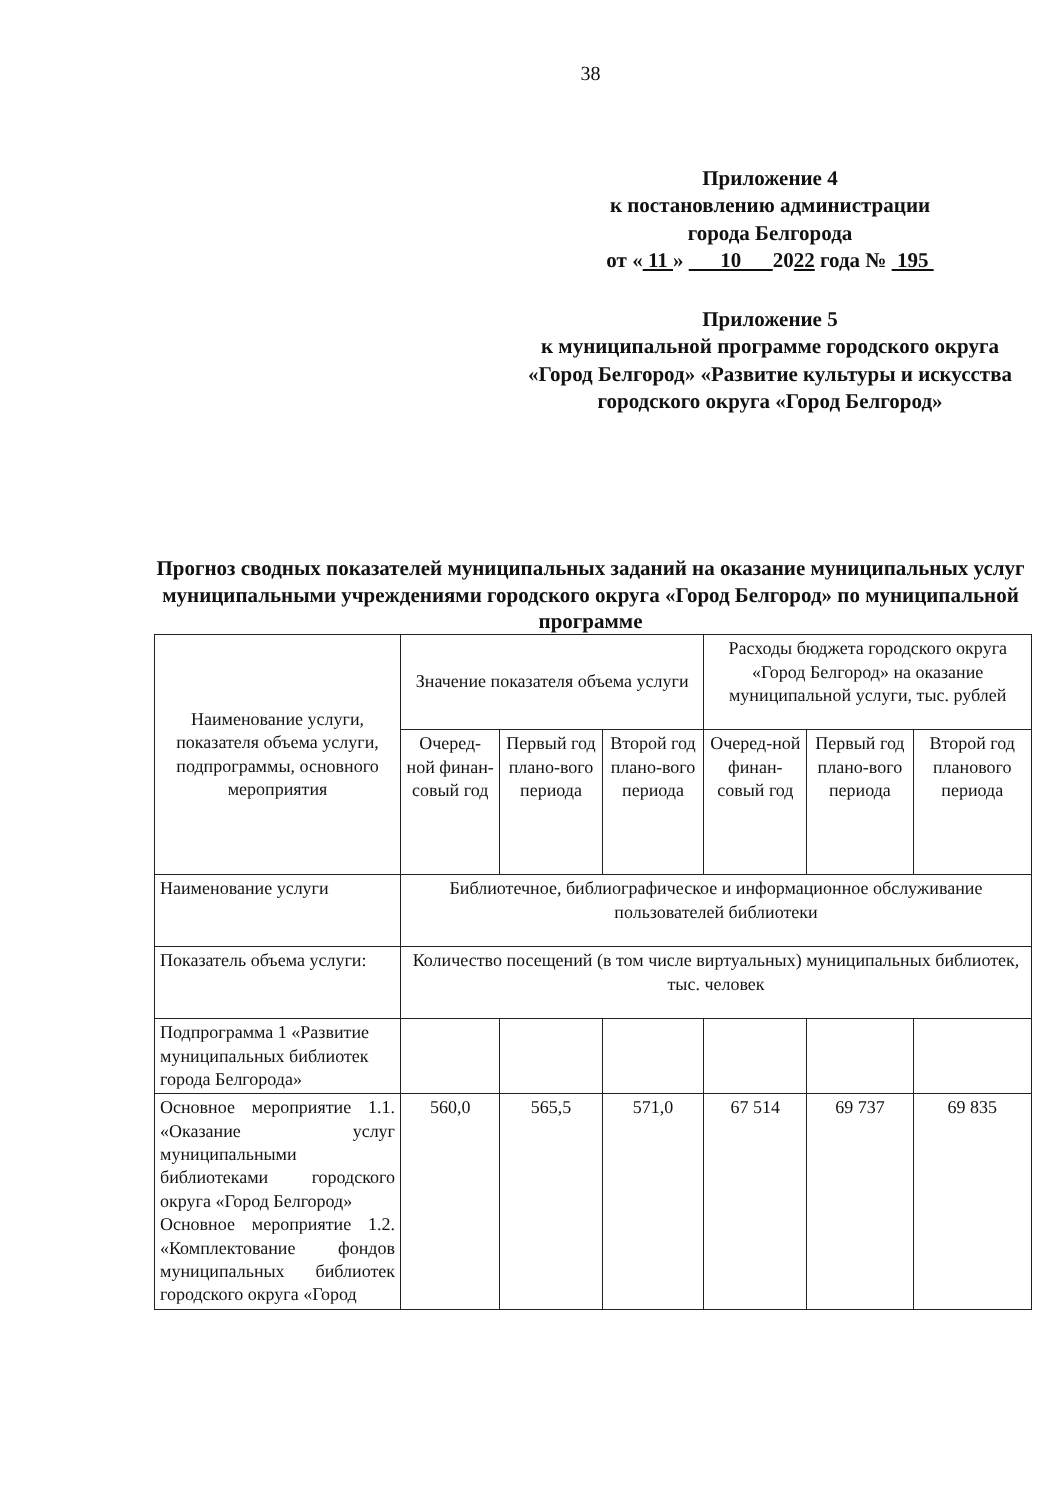38
Приложение 4
к постановлению администрации
города Белгорода
от « 11 » 10 2022 года № 195
Приложение 5
к муниципальной программе городского округа «Город Белгород» «Развитие культуры и искусства городского округа «Город Белгород»
Прогноз сводных показателей муниципальных заданий на оказание муниципальных услуг муниципальными учреждениями городского округа «Город Белгород» по муниципальной программе
| Наименование услуги, показателя объема услуги, подпрограммы, основного мероприятия | Значение показателя объема услуги | | | Расходы бюджета городского округа «Город Белгород» на оказание муниципальной услуги, тыс. рублей | | |
| --- | --- | --- | --- | --- | --- | --- |
| | Очеред-ной финан-совый год | Первый год плано-вого периода | Второй год плано-вого периода | Очеред-ной финан-совый год | Первый год плано-вого периода | Второй год планового периода |
| Наименование услуги | Библиотечное, библиографическое и информационное обслуживание пользователей библиотеки | | | | | |
| Показатель объема услуги: | Количество посещений (в том числе виртуальных) муниципальных библиотек, тыс. человек | | | | | |
| Подпрограмма 1 «Развитие муниципальных библиотек города Белгорода» | | | | | | |
| Основное мероприятие 1.1. «Оказание услуг муниципальными библиотеками городского округа «Город Белгород» Основное мероприятие 1.2. «Комплектование фондов муниципальных библиотек городского округа «Город | 560,0 | 565,5 | 571,0 | 67 514 | 69 737 | 69 835 |